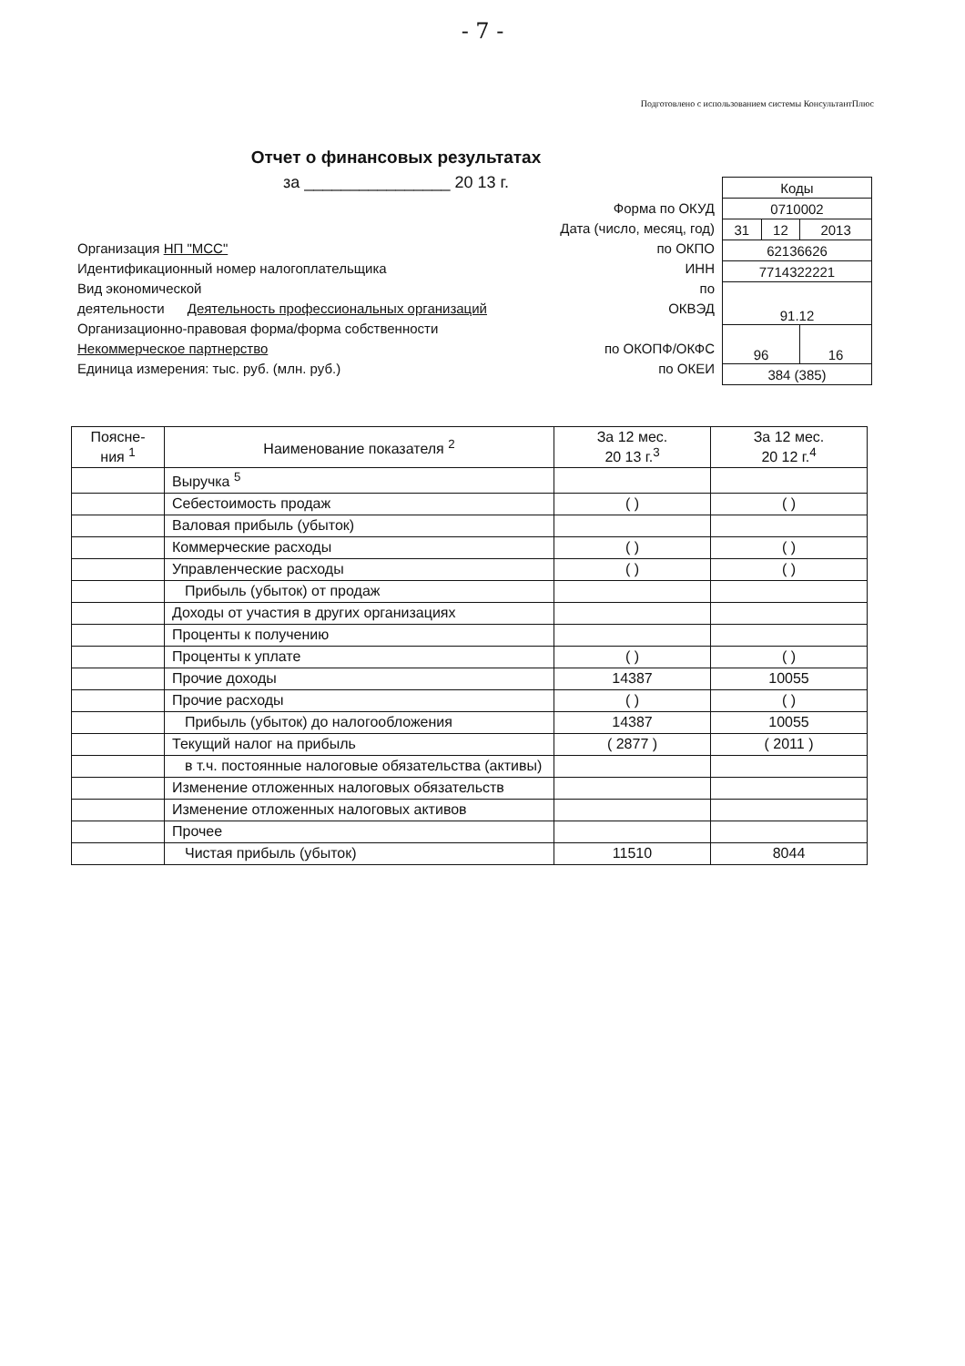- 7 -
Подготовлено с использованием системы КонсультантПлюс
Отчет о финансовых результатах
за ________________ 20 13 г.
Форма по ОКУД
Дата (число, месяц, год)
Организация НП "МСС" по ОКПО
Идентификационный номер налогоплательщика ИНН
Вид экономической по
деятельности Деятельность профессиональных организаций ОКВЭД
Организационно-правовая форма/форма собственности
Некоммерческое партнерство по ОКОПФ/ОКФС
Единица измерения: тыс. руб. (млн. руб.) по ОКЕИ
| Коды | | |
| 0710002 | | |
| 31 | 12 | 2013 |
| 62136626 | | |
| 7714322221 | | |
| 91.12 | | |
| 96 | | 16 |
| 384 (385) | | |
| Поясне- ния <sup>1</sup> | Наименование показателя <sup>2</sup> | За 12 мес. 20 13 г.<sup>3</sup> | За 12 мес. 20 12 г.<sup>4</sup> |
| --- | --- | --- | --- |
| | Выручка <sup>5</sup> | | |
| | Себестоимость продаж | ( ) | ( ) |
| | Валовая прибыль (убыток) | | |
| | Коммерческие расходы | ( ) | ( ) |
| | Управленческие расходы | ( ) | ( ) |
| | Прибыль (убыток) от продаж | | |
| | Доходы от участия в других организациях | | |
| | Проценты к получению | | |
| | Проценты к уплате | ( ) | ( ) |
| | Прочие доходы | 14387 | 10055 |
| | Прочие расходы | ( ) | ( ) |
| | Прибыль (убыток) до налогообложения | 14387 | 10055 |
| | Текущий налог на прибыль | ( 2877 ) | ( 2011 ) |
| | в т.ч. постоянные налоговые обязательства (активы) | | |
| | Изменение отложенных налоговых обязательств | | |
| | Изменение отложенных налоговых активов | | |
| | Прочее | | |
| | Чистая прибыль (убыток) | 11510 | 8044 |